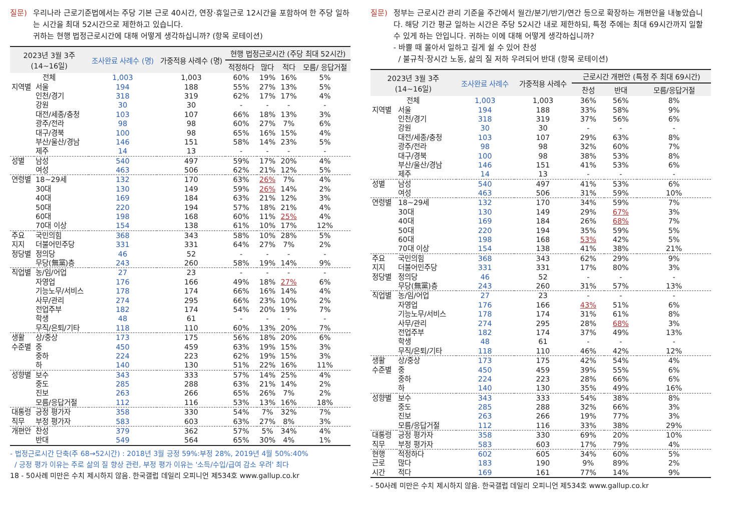질문) 우리나라 근로기준법에서는 주당 기본 근로 40시간, 연장·휴일근로 12시간을 포함하여 한 주당 일하는 시간을 최대 52시간으로 제한하고 있습니다.
귀하는 현행 법정근로시간에 대해 어떻게 생각하십니까? (항목 로테이션)
| 2023년 3월 3주 (14~16일) | | 조사완료 사례수 (명) | 가중적용 사례수 (명) | 현행 법정근로시간 (주당 최대 52시간) | | | |
| --- | --- | --- | --- | --- | --- | --- | --- |
| | | | | 적정하다 | 많다 | 적다 | 모름/ 응답거절 |
| 전체 | | 1,003 | 1,003 | 60% | 19% | 16% | 5% |
| 지역별 | 서울 | 194 | 188 | 55% | 27% | 13% | 5% |
| | 인천/경기 | 318 | 319 | 62% | 17% | 17% | 4% |
| | 강원 | 30 | 30 | - | - | - | - |
| | 대전/세종/충청 | 103 | 107 | 66% | 18% | 13% | 3% |
| | 광주/전라 | 98 | 98 | 60% | 27% | 7% | 6% |
| | 대구/경북 | 100 | 98 | 65% | 16% | 15% | 4% |
| | 부산/울산/경남 | 146 | 151 | 58% | 14% | 23% | 5% |
| | 제주 | 14 | 13 | - | - | - | - |
| 성별 | 남성 | 540 | 497 | 59% | 17% | 20% | 4% |
| | 여성 | 463 | 506 | 62% | 21% | 12% | 5% |
| 연령별 | 18~29세 | 132 | 170 | 63% | 26% | 7% | 4% |
| | 30대 | 130 | 149 | 59% | 26% | 14% | 2% |
| | 40대 | 169 | 184 | 63% | 21% | 12% | 3% |
| | 50대 | 220 | 194 | 57% | 18% | 21% | 4% |
| | 60대 | 198 | 168 | 60% | 11% | 25% | 4% |
| | 70대 이상 | 154 | 138 | 61% | 10% | 17% | 12% |
| 주요 | 국민의힘 | 368 | 343 | 58% | 10% | 28% | 5% |
| 지지 | 더불어민주당 | 331 | 331 | 64% | 27% | 7% | 2% |
| 정당별 | 정의당 | 46 | 52 | - | - | - | - |
| | 무당(無黨)층 | 243 | 260 | 58% | 19% | 14% | 9% |
| 직업별 | 농/임/어업 | 27 | 23 | - | - | - | - |
| | 자영업 | 176 | 166 | 49% | 18% | 27% | 6% |
| | 기능노무/서비스 | 178 | 174 | 66% | 16% | 14% | 4% |
| | 사무/관리 | 274 | 295 | 66% | 23% | 10% | 2% |
| | 전업주부 | 182 | 174 | 54% | 20% | 19% | 7% |
| | 학생 | 48 | 61 | - | - | - | - |
| | 무직/은퇴/기타 | 118 | 110 | 60% | 13% | 20% | 7% |
| 생활 | 상/중상 | 173 | 175 | 56% | 18% | 20% | 6% |
| 수준별 | 중 | 450 | 459 | 63% | 19% | 15% | 3% |
| | 중하 | 224 | 223 | 62% | 19% | 15% | 3% |
| | 하 | 140 | 130 | 51% | 22% | 16% | 11% |
| 성향별 | 보수 | 343 | 333 | 57% | 14% | 25% | 4% |
| | 중도 | 285 | 288 | 63% | 21% | 14% | 2% |
| | 진보 | 263 | 266 | 65% | 26% | 7% | 2% |
| | 모름/응답거절 | 112 | 116 | 53% | 13% | 16% | 18% |
| 대통령 | 긍정 평가자 | 358 | 330 | 54% | 7% | 32% | 7% |
| 직무 | 부정 평가자 | 583 | 603 | 63% | 27% | 8% | 3% |
| 개편안 | 찬성 | 379 | 362 | 57% | 5% | 34% | 4% |
| | 반대 | 549 | 564 | 65% | 30% | 4% | 1% |
- 법정근로시간 단축(주 68→52시간) : 2018년 3월 긍정 59%:부정 28%, 2019년 4월 50%:40%
/ 긍정 평가 이유는 주로 삶의 질 향상 관련, 부정 평가 이유는 '소득/수입/급여 감소 우려' 최다
18 - 50사례 미만은 수치 제시하지 않음. 한국갤럽 데일리 오피니언 제534호 www.gallup.co.kr
질문) 정부는 근로시간 관리 기준을 주간에서 월간/분기/반기/연간 등으로 확장하는 개편안을 내놓았습니다. 해당 기간 평균 일하는 시간은 주당 52시간 내로 제한하되, 특정 주에는 최대 69시간까지 일할 수 있게 하는 안입니다. 귀하는 이에 대해 어떻게 생각하십니까?
- 바쁠 때 몰아서 일하고 길게 쉴 수 있어 찬성
/ 불규칙·장시간 노동, 삶의 질 저하 우려되어 반대 (항목 로테이션)
| 2023년 3월 3주 (14~16일) | | 조사완료 사례수 | 가중적용 사례수 | 근로시간 개편안 (특정 주 최대 69시간) | | |
| --- | --- | --- | --- | --- | --- | --- |
| | | | | 찬성 | 반대 | 모름/응답거절 |
| 전체 | | 1,003 | 1,003 | 36% | 56% | 8% |
| 지역별 | 서울 | 194 | 188 | 33% | 58% | 9% |
| | 인천/경기 | 318 | 319 | 37% | 56% | 6% |
| | 강원 | 30 | 30 | - | - | - |
| | 대전/세종/충청 | 103 | 107 | 29% | 63% | 8% |
| | 광주/전라 | 98 | 98 | 32% | 60% | 7% |
| | 대구/경북 | 100 | 98 | 38% | 53% | 8% |
| | 부산/울산/경남 | 146 | 151 | 41% | 53% | 6% |
| | 제주 | 14 | 13 | - | - | - |
| 성별 | 남성 | 540 | 497 | 41% | 53% | 6% |
| | 여성 | 463 | 506 | 31% | 59% | 10% |
| 연령별 | 18~29세 | 132 | 170 | 34% | 59% | 7% |
| | 30대 | 130 | 149 | 29% | 67% | 3% |
| | 40대 | 169 | 184 | 26% | 68% | 7% |
| | 50대 | 220 | 194 | 35% | 59% | 5% |
| | 60대 | 198 | 168 | 53% | 42% | 5% |
| | 70대 이상 | 154 | 138 | 41% | 38% | 21% |
| 주요 | 국민의힘 | 368 | 343 | 62% | 29% | 9% |
| 지지 | 더불어민주당 | 331 | 331 | 17% | 80% | 3% |
| 정당별 | 정의당 | 46 | 52 | - | - | - |
| | 무당(無黨)층 | 243 | 260 | 31% | 57% | 13% |
| 직업별 | 농/임/어업 | 27 | 23 | - | - | - |
| | 자영업 | 176 | 166 | 43% | 51% | 6% |
| | 기능노무/서비스 | 178 | 174 | 31% | 61% | 8% |
| | 사무/관리 | 274 | 295 | 28% | 68% | 3% |
| | 전업주부 | 182 | 174 | 37% | 49% | 13% |
| | 학생 | 48 | 61 | - | - | - |
| | 무직/은퇴/기타 | 118 | 110 | 46% | 42% | 12% |
| 생활 | 상/중상 | 173 | 175 | 42% | 54% | 4% |
| 수준별 | 중 | 450 | 459 | 39% | 55% | 6% |
| | 중하 | 224 | 223 | 28% | 66% | 6% |
| | 하 | 140 | 130 | 35% | 49% | 16% |
| 성향별 | 보수 | 343 | 333 | 54% | 38% | 8% |
| | 중도 | 285 | 288 | 32% | 66% | 3% |
| | 진보 | 263 | 266 | 19% | 77% | 3% |
| | 모름/응답거절 | 112 | 116 | 33% | 38% | 29% |
| 대통령 | 긍정 평가자 | 358 | 330 | 69% | 20% | 10% |
| 직무 | 부정 평가자 | 583 | 603 | 17% | 79% | 4% |
| 현행 | 적정하다 | 602 | 605 | 34% | 60% | 5% |
| 근로 | 많다 | 183 | 190 | 9% | 89% | 2% |
| 시간 | 적다 | 169 | 161 | 77% | 14% | 9% |
- 50사례 미만은 수치 제시하지 않음. 한국갤럽 데일리 오피니언 제534호 www.gallup.co.kr